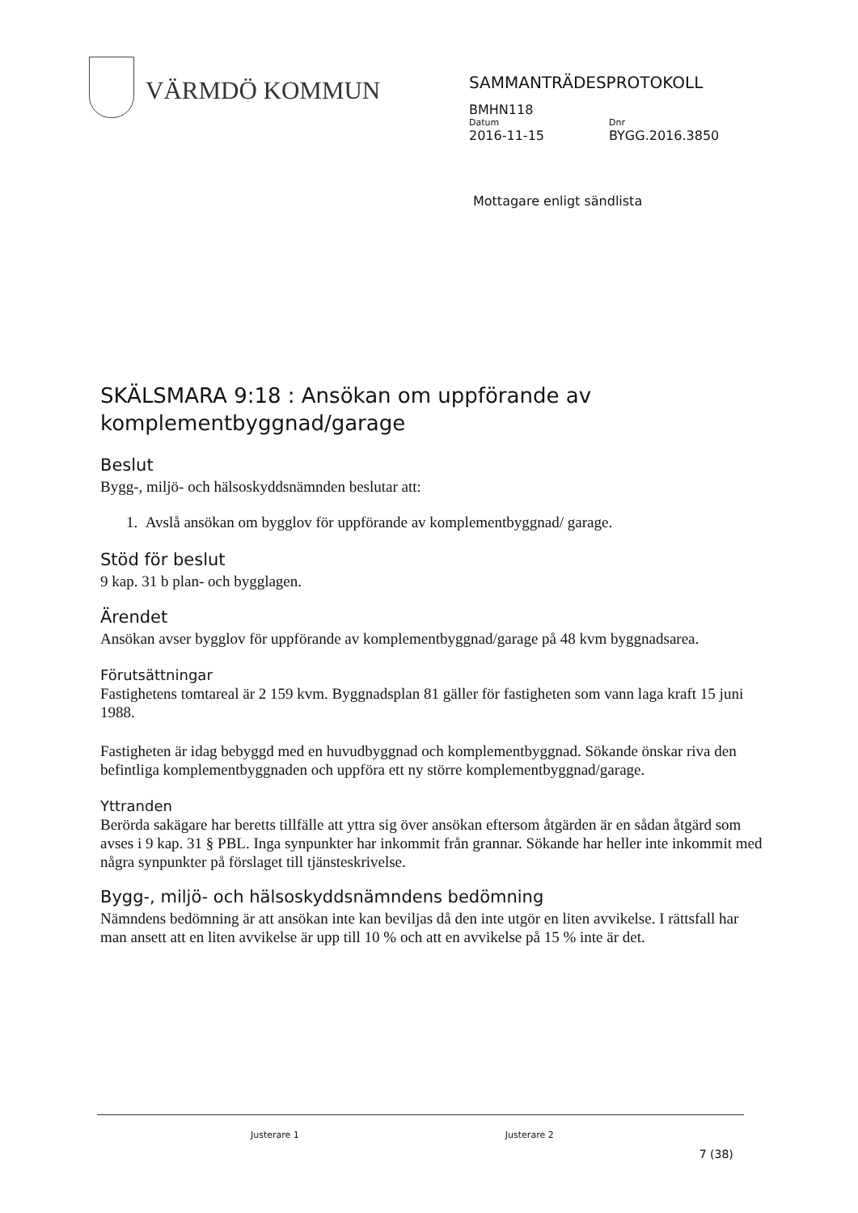VÄRMDÖ KOMMUN
SAMMANTRÄDESPROTOKOLL
BMHN118
Datum
2016-11-15
Dnr
BYGG.2016.3850
Mottagare enligt sändlista
SKÄLSMARA 9:18 : Ansökan om uppförande av komplementbyggnad/garage
Beslut
Bygg-, miljö- och hälsoskyddsnämnden beslutar att:
1. Avslå ansökan om bygglov för uppförande av komplementbyggnad/ garage.
Stöd för beslut
9 kap. 31 b plan- och bygglagen.
Ärendet
Ansökan avser bygglov för uppförande av komplementbyggnad/garage på 48 kvm byggnadsarea.
Förutsättningar
Fastighetens tomtareal är 2 159 kvm. Byggnadsplan 81 gäller för fastigheten som vann laga kraft 15 juni 1988.
Fastigheten är idag bebyggd med en huvudbyggnad och komplementbyggnad. Sökande önskar riva den befintliga komplementbyggnaden och uppföra ett ny större komplementbyggnad/garage.
Yttranden
Berörda sakägare har beretts tillfälle att yttra sig över ansökan eftersom åtgärden är en sådan åtgärd som avses i 9 kap. 31 § PBL. Inga synpunkter har inkommit från grannar. Sökande har heller inte inkommit med några synpunkter på förslaget till tjänsteskrivelse.
Bygg-, miljö- och hälsoskyddsnämndens bedömning
Nämndens bedömning är att ansökan inte kan beviljas då den inte utgör en liten avvikelse. I rättsfall har man ansett att en liten avvikelse är upp till 10 % och att en avvikelse på 15 % inte är det.
Justerare 1 Justerare 2 7 (38)